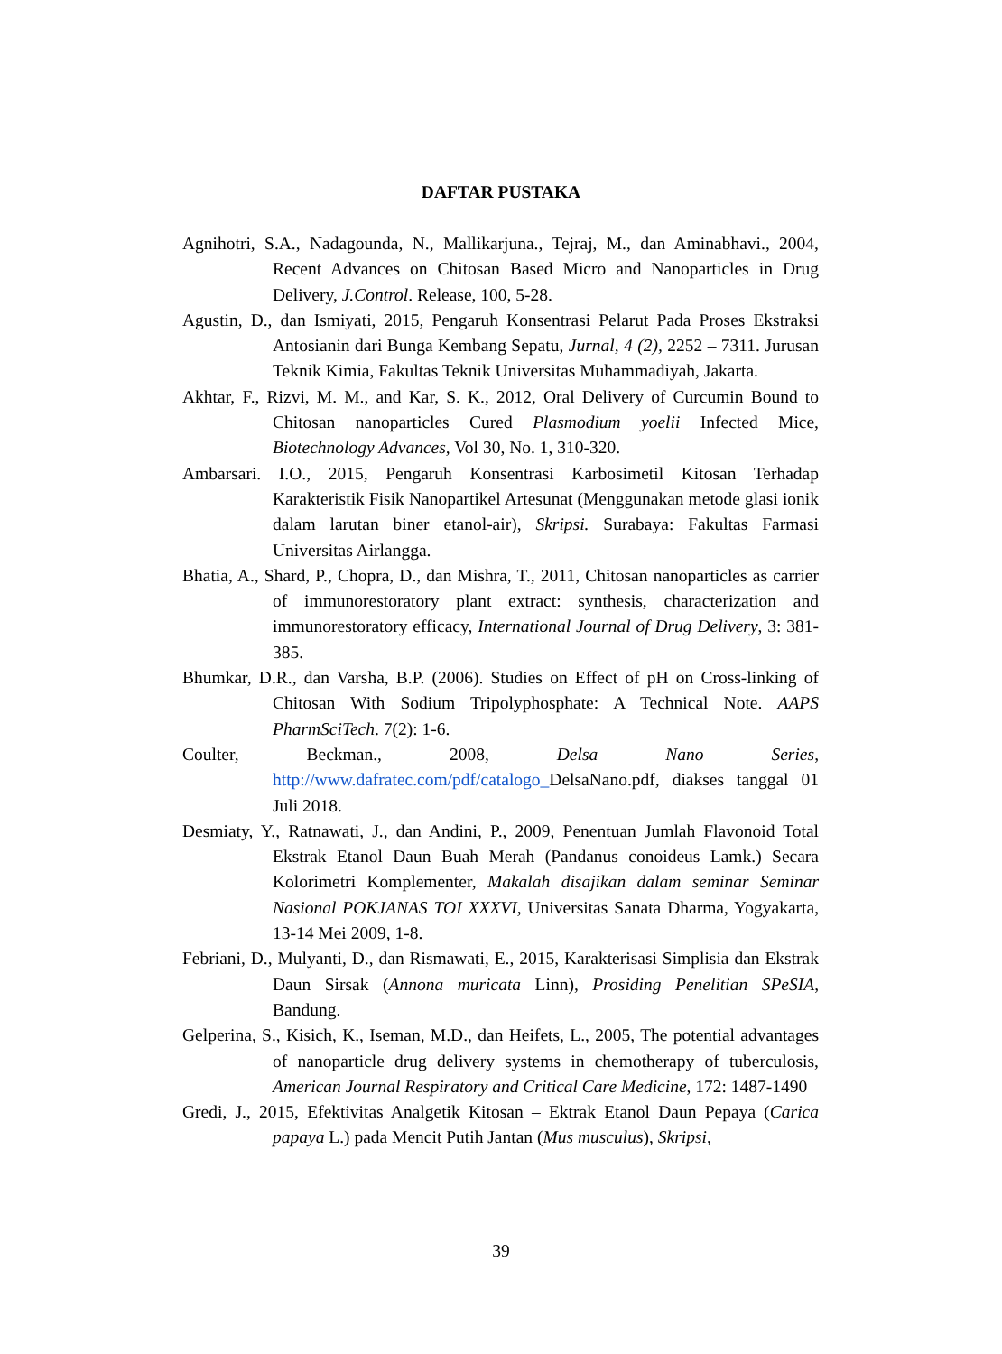DAFTAR PUSTAKA
Agnihotri, S.A., Nadagounda, N., Mallikarjuna., Tejraj, M., dan Aminabhavi., 2004, Recent Advances on Chitosan Based Micro and Nanoparticles in Drug Delivery, J.Control. Release, 100, 5-28.
Agustin, D., dan Ismiyati, 2015, Pengaruh Konsentrasi Pelarut Pada Proses Ekstraksi Antosianin dari Bunga Kembang Sepatu, Jurnal, 4 (2), 2252 – 7311. Jurusan Teknik Kimia, Fakultas Teknik Universitas Muhammadiyah, Jakarta.
Akhtar, F., Rizvi, M. M., and Kar, S. K., 2012, Oral Delivery of Curcumin Bound to Chitosan nanoparticles Cured Plasmodium yoelii Infected Mice, Biotechnology Advances, Vol 30, No. 1, 310-320.
Ambarsari. I.O., 2015, Pengaruh Konsentrasi Karbosimetil Kitosan Terhadap Karakteristik Fisik Nanopartikel Artesunat (Menggunakan metode glasi ionik dalam larutan biner etanol-air), Skripsi. Surabaya: Fakultas Farmasi Universitas Airlangga.
Bhatia, A., Shard, P., Chopra, D., dan Mishra, T., 2011, Chitosan nanoparticles as carrier of immunorestoratory plant extract: synthesis, characterization and immunorestoratory efficacy, International Journal of Drug Delivery, 3: 381-385.
Bhumkar, D.R., dan Varsha, B.P. (2006). Studies on Effect of pH on Cross-linking of Chitosan With Sodium Tripolyphosphate: A Technical Note. AAPS PharmSciTech. 7(2): 1-6.
Coulter, Beckman., 2008, Delsa Nano Series, http://www.dafratec.com/pdf/catalogo_DelsaNano.pdf, diakses tanggal 01 Juli 2018.
Desmiaty, Y., Ratnawati, J., dan Andini, P., 2009, Penentuan Jumlah Flavonoid Total Ekstrak Etanol Daun Buah Merah (Pandanus conoideus Lamk.) Secara Kolorimetri Komplementer, Makalah disajikan dalam seminar Seminar Nasional POKJANAS TOI XXXVI, Universitas Sanata Dharma, Yogyakarta, 13-14 Mei 2009, 1-8.
Febriani, D., Mulyanti, D., dan Rismawati, E., 2015, Karakterisasi Simplisia dan Ekstrak Daun Sirsak (Annona muricata Linn), Prosiding Penelitian SPeSIA, Bandung.
Gelperina, S., Kisich, K., Iseman, M.D., dan Heifets, L., 2005, The potential advantages of nanoparticle drug delivery systems in chemotherapy of tuberculosis, American Journal Respiratory and Critical Care Medicine, 172: 1487-1490
Gredi, J., 2015, Efektivitas Analgetik Kitosan – Ektrak Etanol Daun Pepaya (Carica papaya L.) pada Mencit Putih Jantan (Mus musculus), Skripsi,
39